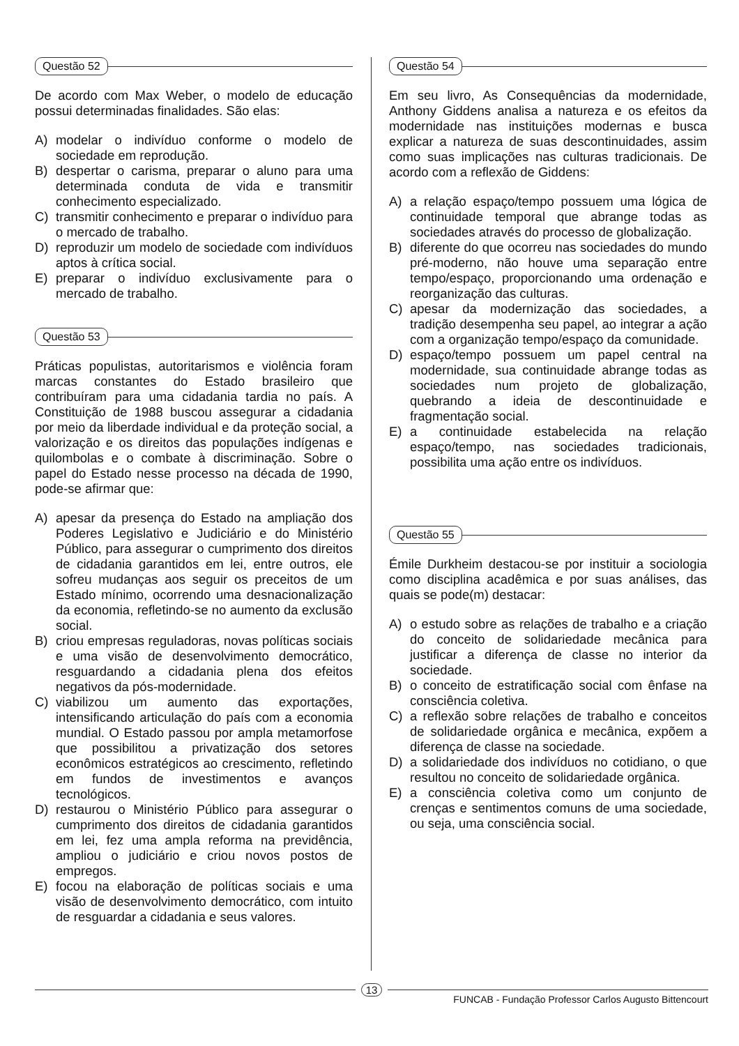Questão 52
De acordo com Max Weber, o modelo de educação possui determinadas finalidades. São elas:
A) modelar o indivíduo conforme o modelo de sociedade em reprodução.
B) despertar o carisma, preparar o aluno para uma determinada conduta de vida e transmitir conhecimento especializado.
C) transmitir conhecimento e preparar o indivíduo para o mercado de trabalho.
D) reproduzir um modelo de sociedade com indivíduos aptos à crítica social.
E) preparar o indivíduo exclusivamente para o mercado de trabalho.
Questão 53
Práticas populistas, autoritarismos e violência foram marcas constantes do Estado brasileiro que contribuíram para uma cidadania tardia no país. A Constituição de 1988 buscou assegurar a cidadania por meio da liberdade individual e da proteção social, a valorização e os direitos das populações indígenas e quilombolas e o combate à discriminação. Sobre o papel do Estado nesse processo na década de 1990, pode-se afirmar que:
A) apesar da presença do Estado na ampliação dos Poderes Legislativo e Judiciário e do Ministério Público, para assegurar o cumprimento dos direitos de cidadania garantidos em lei, entre outros, ele sofreu mudanças aos seguir os preceitos de um Estado mínimo, ocorrendo uma desnacionalização da economia, refletindo-se no aumento da exclusão social.
B) criou empresas reguladoras, novas políticas sociais e uma visão de desenvolvimento democrático, resguardando a cidadania plena dos efeitos negativos da pós-modernidade.
C) viabilizou um aumento das exportações, intensificando articulação do país com a economia mundial. O Estado passou por ampla metamorfose que possibilitou a privatização dos setores econômicos estratégicos ao crescimento, refletindo em fundos de investimentos e avanços tecnológicos.
D) restaurou o Ministério Público para assegurar o cumprimento dos direitos de cidadania garantidos em lei, fez uma ampla reforma na previdência, ampliou o judiciário e criou novos postos de empregos.
E) focou na elaboração de políticas sociais e uma visão de desenvolvimento democrático, com intuito de resguardar a cidadania e seus valores.
Questão 54
Em seu livro, As Consequências da modernidade, Anthony Giddens analisa a natureza e os efeitos da modernidade nas instituições modernas e busca explicar a natureza de suas descontinuidades, assim como suas implicações nas culturas tradicionais. De acordo com a reflexão de Giddens:
A) a relação espaço/tempo possuem uma lógica de continuidade temporal que abrange todas as sociedades através do processo de globalização.
B) diferente do que ocorreu nas sociedades do mundo pré-moderno, não houve uma separação entre tempo/espaço, proporcionando uma ordenação e reorganização das culturas.
C) apesar da modernização das sociedades, a tradição desempenha seu papel, ao integrar a ação com a organização tempo/espaço da comunidade.
D) espaço/tempo possuem um papel central na modernidade, sua continuidade abrange todas as sociedades num projeto de globalização, quebrando a ideia de descontinuidade e fragmentação social.
E) a continuidade estabelecida na relação espaço/tempo, nas sociedades tradicionais, possibilita uma ação entre os indivíduos.
Questão 55
Émile Durkheim destacou-se por instituir a sociologia como disciplina acadêmica e por suas análises, das quais se pode(m) destacar:
A) o estudo sobre as relações de trabalho e a criação do conceito de solidariedade mecânica para justificar a diferença de classe no interior da sociedade.
B) o conceito de estratificação social com ênfase na consciência coletiva.
C) a reflexão sobre relações de trabalho e conceitos de solidariedade orgânica e mecânica, expõem a diferença de classe na sociedade.
D) a solidariedade dos indivíduos no cotidiano, o que resultou no conceito de solidariedade orgânica.
E) a consciência coletiva como um conjunto de crenças e sentimentos comuns de uma sociedade, ou seja, uma consciência social.
13
FUNCAB - Fundação Professor Carlos Augusto Bittencourt